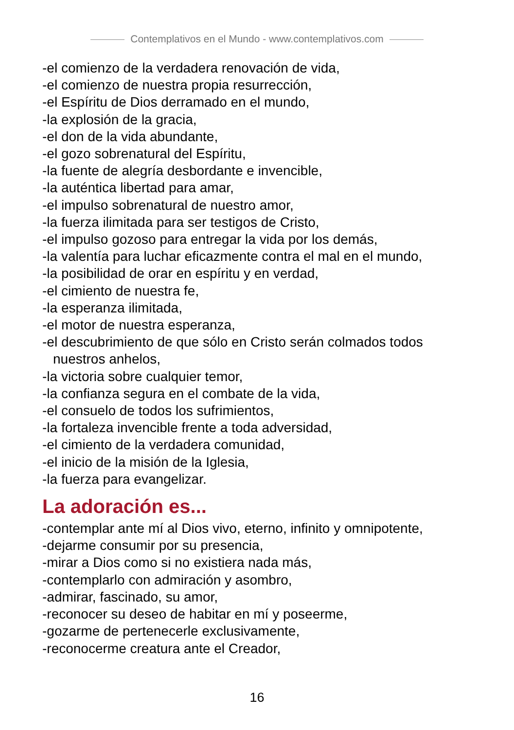Contemplativos en el Mundo - www.contemplativos.com
-el comienzo de la verdadera renovación de vida,
-el comienzo de nuestra propia resurrección,
-el Espíritu de Dios derramado en el mundo,
-la explosión de la gracia,
-el don de la vida abundante,
-el gozo sobrenatural del Espíritu,
-la fuente de alegría desbordante e invencible,
-la auténtica libertad para amar,
-el impulso sobrenatural de nuestro amor,
-la fuerza ilimitada para ser testigos de Cristo,
-el impulso gozoso para entregar la vida por los demás,
-la valentía para luchar eficazmente contra el mal en el mundo,
-la posibilidad de orar en espíritu y en verdad,
-el cimiento de nuestra fe,
-la esperanza ilimitada,
-el motor de nuestra esperanza,
-el descubrimiento de que sólo en Cristo serán colmados todos
nuestros anhelos,
-la victoria sobre cualquier temor,
-la confianza segura en el combate de la vida,
-el consuelo de todos los sufrimientos,
-la fortaleza invencible frente a toda adversidad,
-el cimiento de la verdadera comunidad,
-el inicio de la misión de la Iglesia,
-la fuerza para evangelizar.
La adoración es...
-contemplar ante mí al Dios vivo, eterno, infinito y omnipotente,
-dejarme consumir por su presencia,
-mirar a Dios como si no existiera nada más,
-contemplarlo con admiración y asombro,
-admirar, fascinado, su amor,
-reconocer su deseo de habitar en mí y poseerme,
-gozarme de pertenecerle exclusivamente,
-reconocerme creatura ante el Creador,
16